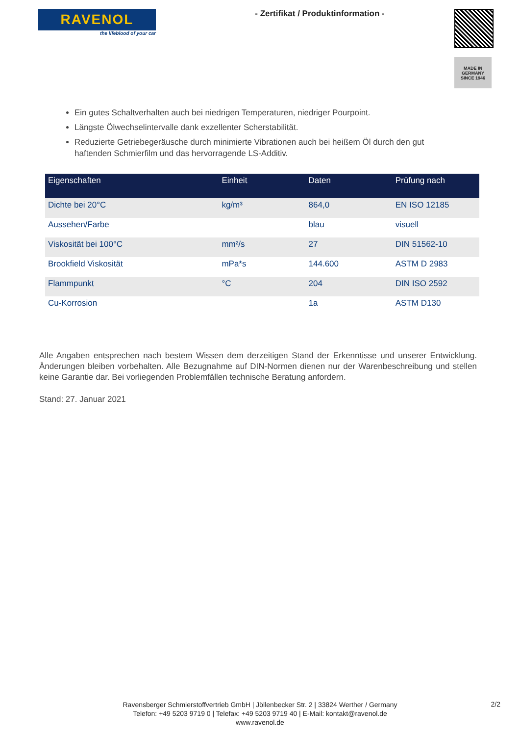RAVENOL
the lifeblood of your car
- Zertifikat / Produktinformation -
MADE IN GERMANY
SINCE 1946
Ein gutes Schaltverhalten auch bei niedrigen Temperaturen, niedriger Pourpoint.
Längste Ölwechselintervalle dank exzellenter Scherstabilität.
Reduzierte Getriebegeräusche durch minimierte Vibrationen auch bei heißem Öl durch den gut haftenden Schmierfilm und das hervorragende LS-Additiv.
| Eigenschaften | Einheit | Daten | Prüfung nach |
| --- | --- | --- | --- |
| Dichte bei 20°C | kg/m³ | 864,0 | EN ISO 12185 |
| Aussehen/Farbe | | blau | visuell |
| Viskosität bei 100°C | mm²/s | 27 | DIN 51562-10 |
| Brookfield Viskosität | mPa*s | 144.600 | ASTM D 2983 |
| Flammpunkt | °C | 204 | DIN ISO 2592 |
| Cu-Korrosion | | 1a | ASTM D130 |
Alle Angaben entsprechen nach bestem Wissen dem derzeitigen Stand der Erkenntisse und unserer Entwicklung. Änderungen bleiben vorbehalten. Alle Bezugnahme auf DIN-Normen dienen nur der Warenbeschreibung und stellen keine Garantie dar. Bei vorliegenden Problemfällen technische Beratung anfordern.
Stand: 27. Januar 2021
Ravensberger Schmierstoffvertrieb GmbH | Jöllenbecker Str. 2 | 33824 Werther / Germany
Telefon: +49 5203 9719 0 | Telefax: +49 5203 9719 40 | E-Mail: kontakt@ravenol.de
www.ravenol.de
2/2